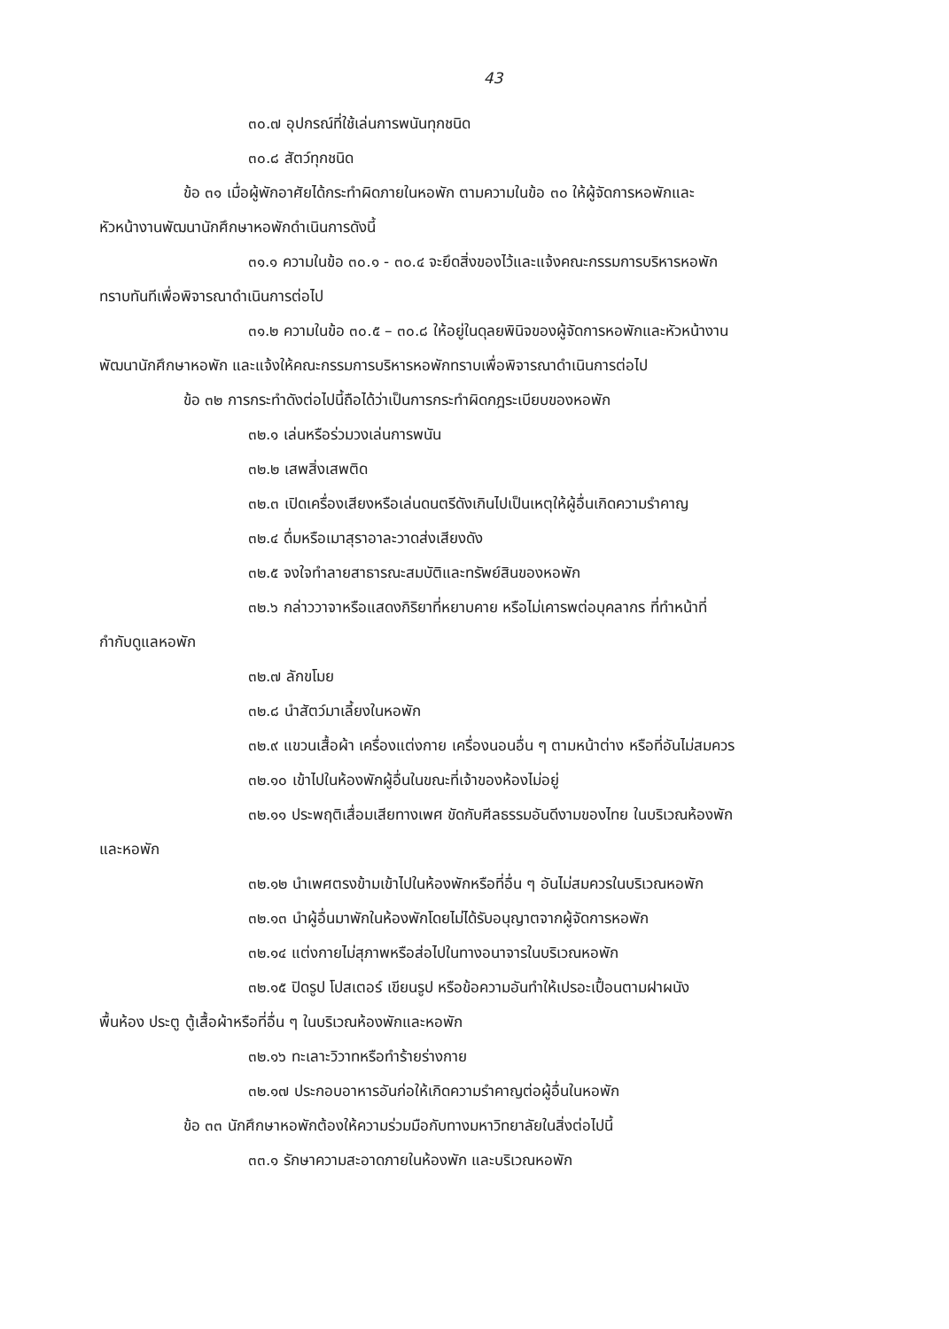43
๓๐.๗ อุปกรณ์ที่ใช้เล่นการพนันทุกชนิด
๓๐.๘ สัตว์ทุกชนิด
ข้อ ๓๑ เมื่อผู้พักอาศัยได้กระทำผิดภายในหอพัก ตามความในข้อ ๓๐ ให้ผู้จัดการหอพักและ
หัวหน้างานพัฒนานักศึกษาหอพักดำเนินการดังนี้
๓๑.๑ ความในข้อ ๓๐.๑ - ๓๐.๔ จะยึดสิ่งของไว้และแจ้งคณะกรรมการบริหารหอพัก
ทราบทันทีเพื่อพิจารณาดำเนินการต่อไป
๓๑.๒ ความในข้อ ๓๐.๕ – ๓๐.๘ ให้อยู่ในดุลยพินิจของผู้จัดการหอพักและหัวหน้างาน
พัฒนานักศึกษาหอพัก และแจ้งให้คณะกรรมการบริหารหอพักทราบเพื่อพิจารณาดำเนินการต่อไป
ข้อ ๓๒ การกระทำดังต่อไปนี้ถือได้ว่าเป็นการกระทำผิดกฎระเบียบของหอพัก
๓๒.๑ เล่นหรือร่วมวงเล่นการพนัน
๓๒.๒ เสพสิ่งเสพติด
๓๒.๓ เปิดเครื่องเสียงหรือเล่นดนตรีดังเกินไปเป็นเหตุให้ผู้อื่นเกิดความรำคาญ
๓๒.๔ ดื่มหรือเมาสุราอาละวาดส่งเสียงดัง
๓๒.๕ จงใจทำลายสาธารณะสมบัติและทรัพย์สินของหอพัก
๓๒.๖ กล่าววาจาหรือแสดงกิริยาที่หยาบคาย หรือไม่เคารพต่อบุคลากร ที่ทำหน้าที่
กำกับดูแลหอพัก
๓๒.๗ ลักขโมย
๓๒.๘ นำสัตว์มาเลี้ยงในหอพัก
๓๒.๙ แขวนเสื้อผ้า เครื่องแต่งกาย เครื่องนอนอื่น ๆ ตามหน้าต่าง หรือที่อันไม่สมควร
๓๒.๑๐ เข้าไปในห้องพักผู้อื่นในขณะที่เจ้าของห้องไม่อยู่
๓๒.๑๑ ประพฤติเสื่อมเสียทางเพศ ขัดกับศีลธรรมอันดีงามของไทย ในบริเวณห้องพัก
และหอพัก
๓๒.๑๒ นำเพศตรงข้ามเข้าไปในห้องพักหรือที่อื่น ๆ อันไม่สมควรในบริเวณหอพัก
๓๒.๑๓ นำผู้อื่นมาพักในห้องพักโดยไม่ได้รับอนุญาตจากผู้จัดการหอพัก
๓๒.๑๔ แต่งกายไม่สุภาพหรือส่อไปในทางอนาจารในบริเวณหอพัก
๓๒.๑๕ ปิดรูป โปสเตอร์ เขียนรูป หรือข้อความอันทำให้เปรอะเปื้อนตามฝาผนัง
พื้นห้อง ประตู ตู้เสื้อผ้าหรือที่อื่น ๆ ในบริเวณห้องพักและหอพัก
๓๒.๑๖ ทะเลาะวิวาทหรือทำร้ายร่างกาย
๓๒.๑๗ ประกอบอาหารอันก่อให้เกิดความรำคาญต่อผู้อื่นในหอพัก
ข้อ ๓๓ นักศึกษาหอพักต้องให้ความร่วมมือกับทางมหาวิทยาลัยในสิ่งต่อไปนี้
๓๓.๑ รักษาความสะอาดภายในห้องพัก และบริเวณหอพัก